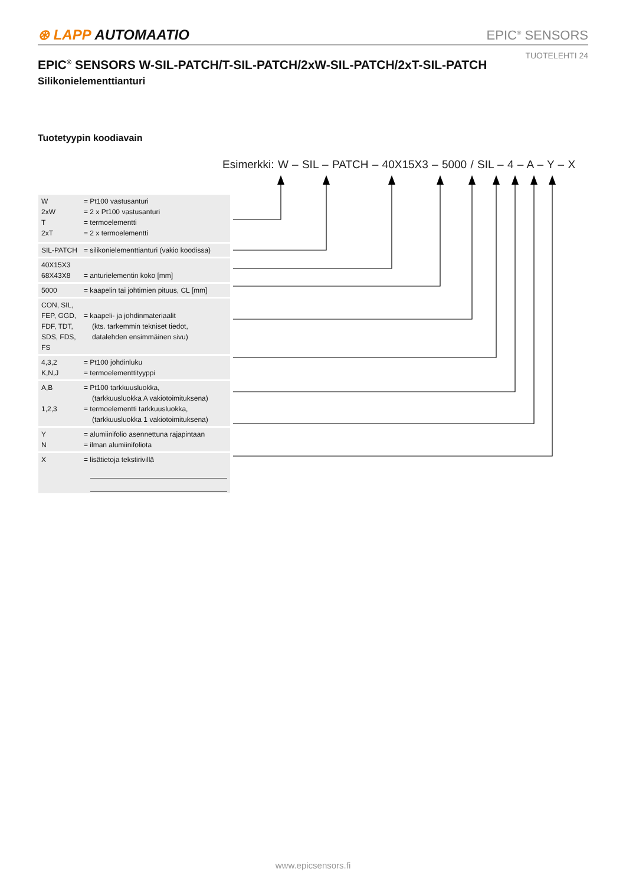⊛ LAPP AUTOMAATIO
EPIC<sup>®</sup> SENSORS
TUOTELEHTI 24
EPIC<sup>®</sup> SENSORS W-SIL-PATCH/T-SIL-PATCH/2xW-SIL-PATCH/2xT-SIL-PATCH
Silikonielementtianturi
Tuotetyypin koodiavain
Esimerkki: W – SIL – PATCH – 40X15X3 – 5000 / SIL – 4 – A – Y – X
| W 2xW T 2xT | = Pt100 vastusanturi = 2 x Pt100 vastusanturi = termoelementti = 2 x termoelementti |
| SIL-PATCH | = silikonielementtianturi (vakio koodissa) |
| 40X15X3 68X43X8 | = anturielementin koko [mm] |
| 5000 | = kaapelin tai johtimien pituus, CL [mm] |
| CON, SIL, FEP, GGD, FDF, TDT, SDS, FDS, FS | = kaapeli- ja johdinmateriaalit (kts. tarkemmin tekniset tiedot, datalehden ensimmäinen sivu) |
| 4,3,2 K,N,J | = Pt100 johdinluku = termoelementtityyppi |
| A,B 1,2,3 | = Pt100 tarkkuusluokka, (tarkkuusluokka A vakiotoimituksena) = termoelementti tarkkuusluokka, (tarkkuusluokka 1 vakiotoimituksena) |
| Y N | = alumiinifolio asennettuna rajapintaan = ilman alumiinifoliota |
| X | = lisätietoja tekstirivillä |
www.epicsensors.fi